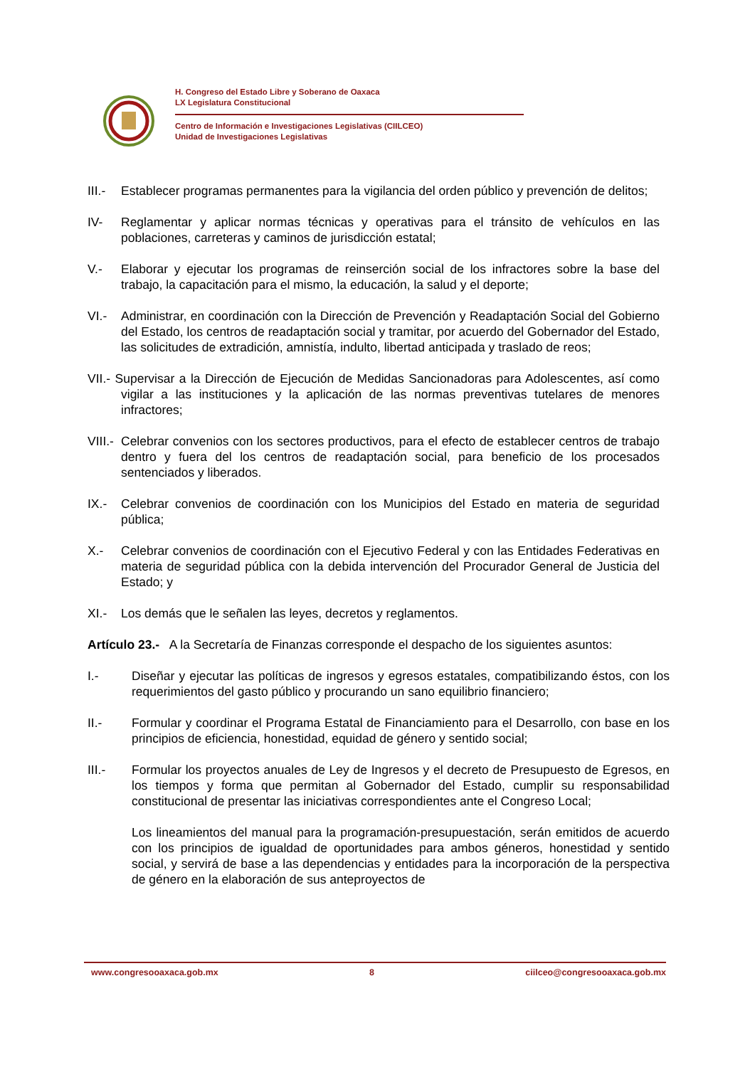H. Congreso del Estado Libre y Soberano de Oaxaca
LX Legislatura Constitucional
Centro de Información e Investigaciones Legislativas (CIILCEO)
Unidad de Investigaciones Legislativas
III.-
Establecer programas permanentes para la vigilancia del orden público y prevención de delitos;
IV- Reglamentar y aplicar normas técnicas y operativas para el tránsito de vehículos en las poblaciones, carreteras y caminos de jurisdicción estatal;
V.- Elaborar y ejecutar los programas de reinserción social de los infractores sobre la base del trabajo, la capacitación para el mismo, la educación, la salud y el deporte;
VI.- Administrar, en coordinación con la Dirección de Prevención y Readaptación Social del Gobierno del Estado, los centros de readaptación social y tramitar, por acuerdo del Gobernador del Estado, las solicitudes de extradición, amnistía, indulto, libertad anticipada y traslado de reos;
VII.- Supervisar a la Dirección de Ejecución de Medidas Sancionadoras para Adolescentes, así como vigilar a las instituciones y la aplicación de las normas preventivas tutelares de menores infractores;
VIII.-
Celebrar convenios con los sectores productivos, para el efecto de establecer centros de trabajo dentro y fuera del los centros de readaptación social, para beneficio de los procesados sentenciados y liberados.
IX.- Celebrar convenios de coordinación con los Municipios del Estado en materia de seguridad pública;
X.- Celebrar convenios de coordinación con el Ejecutivo Federal y con las Entidades Federativas en materia de seguridad pública con la debida intervención del Procurador General de Justicia del Estado; y
XI.- Los demás que le señalen las leyes, decretos y reglamentos.
Artículo 23.- A la Secretaría de Finanzas corresponde el despacho de los siguientes asuntos:
I.- Diseñar y ejecutar las políticas de ingresos y egresos estatales, compatibilizando éstos, con los requerimientos del gasto público y procurando un sano equilibrio financiero;
II.- Formular y coordinar el Programa Estatal de Financiamiento para el Desarrollo, con base en los principios de eficiencia, honestidad, equidad de género y sentido social;
III.- Formular los proyectos anuales de Ley de Ingresos y el decreto de Presupuesto de Egresos, en los tiempos y forma que permitan al Gobernador del Estado, cumplir su responsabilidad constitucional de presentar las iniciativas correspondientes ante el Congreso Local;
Los lineamientos del manual para la programación-presupuestación, serán emitidos de acuerdo con los principios de igualdad de oportunidades para ambos géneros, honestidad y sentido social, y servirá de base a las dependencias y entidades para la incorporación de la perspectiva de género en la elaboración de sus anteproyectos de
www.congresooaxaca.gob.mx 8 ciilceo@congresooaxaca.gob.mx